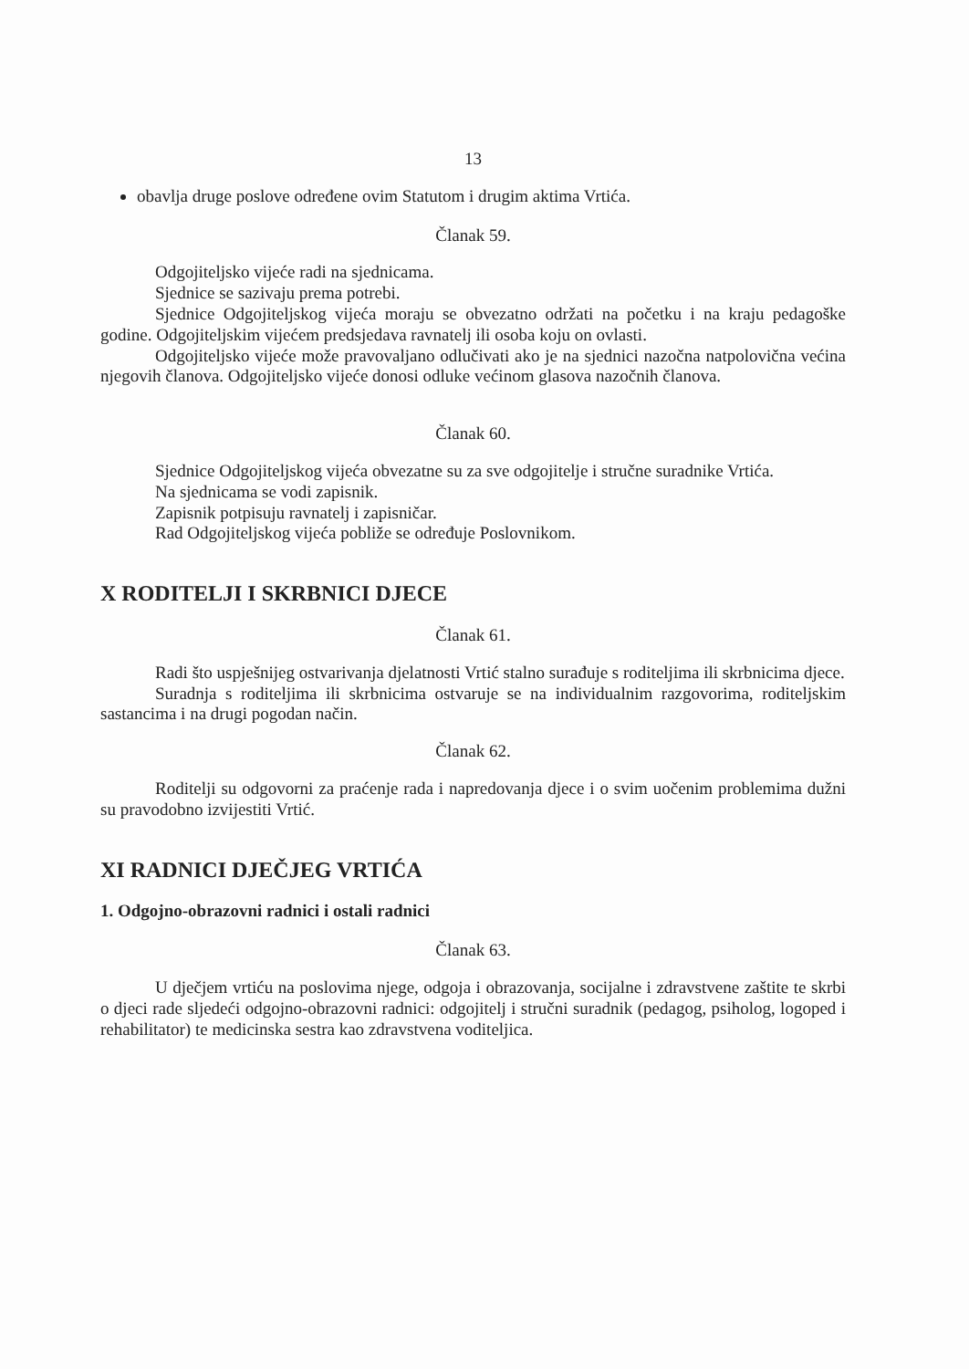13
obavlja druge poslove određene ovim Statutom i drugim aktima Vrtića.
Članak 59.
Odgojiteljsko vijeće radi na sjednicama.
Sjednice se sazivaju prema potrebi.
Sjednice Odgojiteljskog vijeća moraju se obvezatno održati na početku i na kraju pedagoške godine. Odgojiteljskim vijećem predsjedava ravnatelj ili osoba koju on ovlasti.
Odgojiteljsko vijeće može pravovaljano odlučivati ako je na sjednici nazočna natpolovična većina njegovih članova. Odgojiteljsko vijeće donosi odluke većinom glasova nazočnih članova.
Članak 60.
Sjednice Odgojiteljskog vijeća obvezatne su za sve odgojitelje i stručne suradnike Vrtića.
Na sjednicama se vodi zapisnik.
Zapisnik potpisuju ravnatelj i zapisničar.
Rad Odgojiteljskog vijeća pobliže se određuje Poslovnikom.
X RODITELJI I SKRBNICI DJECE
Članak 61.
Radi što uspješnijeg ostvarivanja djelatnosti Vrtić stalno surađuje s roditeljima ili skrbnicima djece.
Suradnja s roditeljima ili skrbnicima ostvaruje se na individualnim razgovorima, roditeljskim sastancima i na drugi pogodan način.
Članak 62.
Roditelji su odgovorni za praćenje rada i napredovanja djece i o svim uočenim problemima dužni su pravodobno izvijestiti Vrtić.
XI RADNICI DJEČJEG VRTIĆA
1. Odgojno-obrazovni radnici i ostali radnici
Članak 63.
U dječjem vrtiću na poslovima njege, odgoja i obrazovanja, socijalne i zdravstvene zaštite te skrbi o djeci rade sljedeći odgojno-obrazovni radnici: odgojitelj i stručni suradnik (pedagog, psiholog, logoped i rehabilitator) te medicinska sestra kao zdravstvena voditeljica.